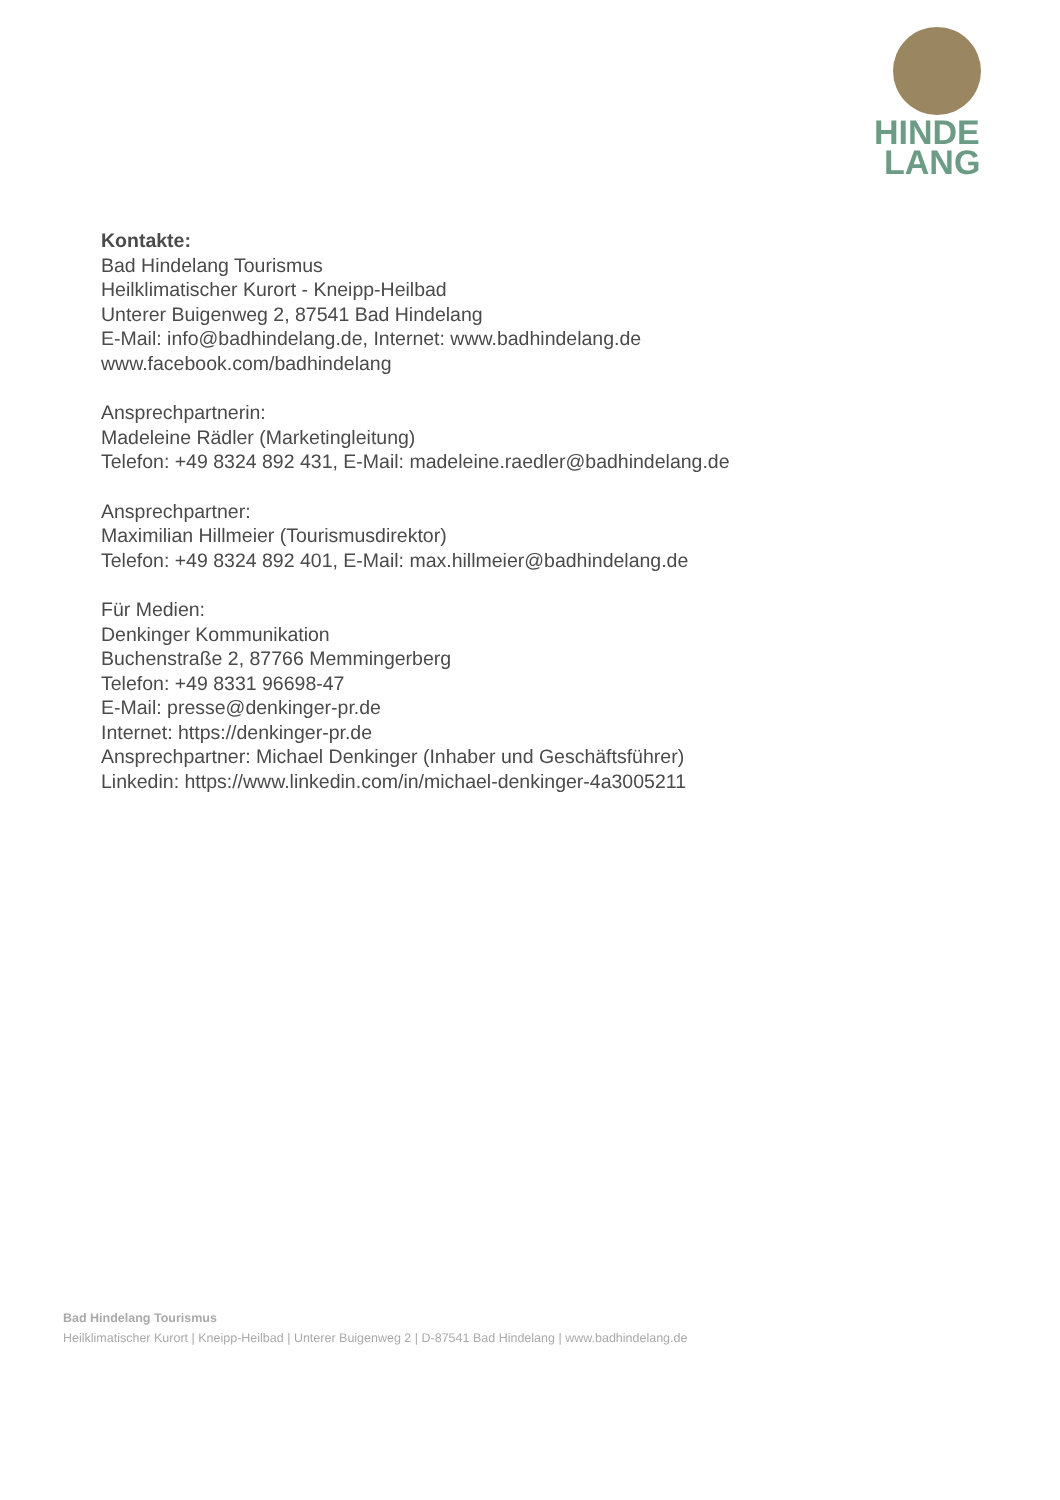HINDE
LANG
Kontakte:
Bad Hindelang Tourismus
Heilklimatischer Kurort - Kneipp-Heilbad
Unterer Buigenweg 2, 87541 Bad Hindelang
E-Mail: info@badhindelang.de, Internet: www.badhindelang.de
www.facebook.com/badhindelang
Ansprechpartnerin:
Madeleine Rädler (Marketingleitung)
Telefon: +49 8324 892 431, E-Mail: madeleine.raedler@badhindelang.de
Ansprechpartner:
Maximilian Hillmeier (Tourismusdirektor)
Telefon: +49 8324 892 401, E-Mail: max.hillmeier@badhindelang.de
Für Medien:
Denkinger Kommunikation
Buchenstraße 2, 87766 Memmingerberg
Telefon: +49 8331 96698-47
E-Mail: presse@denkinger-pr.de
Internet: https://denkinger-pr.de
Ansprechpartner: Michael Denkinger (Inhaber und Geschäftsführer)
Linkedin: https://www.linkedin.com/in/michael-denkinger-4a3005211
Bad Hindelang Tourismus
Heilklimatischer Kurort | Kneipp-Heilbad | Unterer Buigenweg 2 | D-87541 Bad Hindelang | www.badhindelang.de